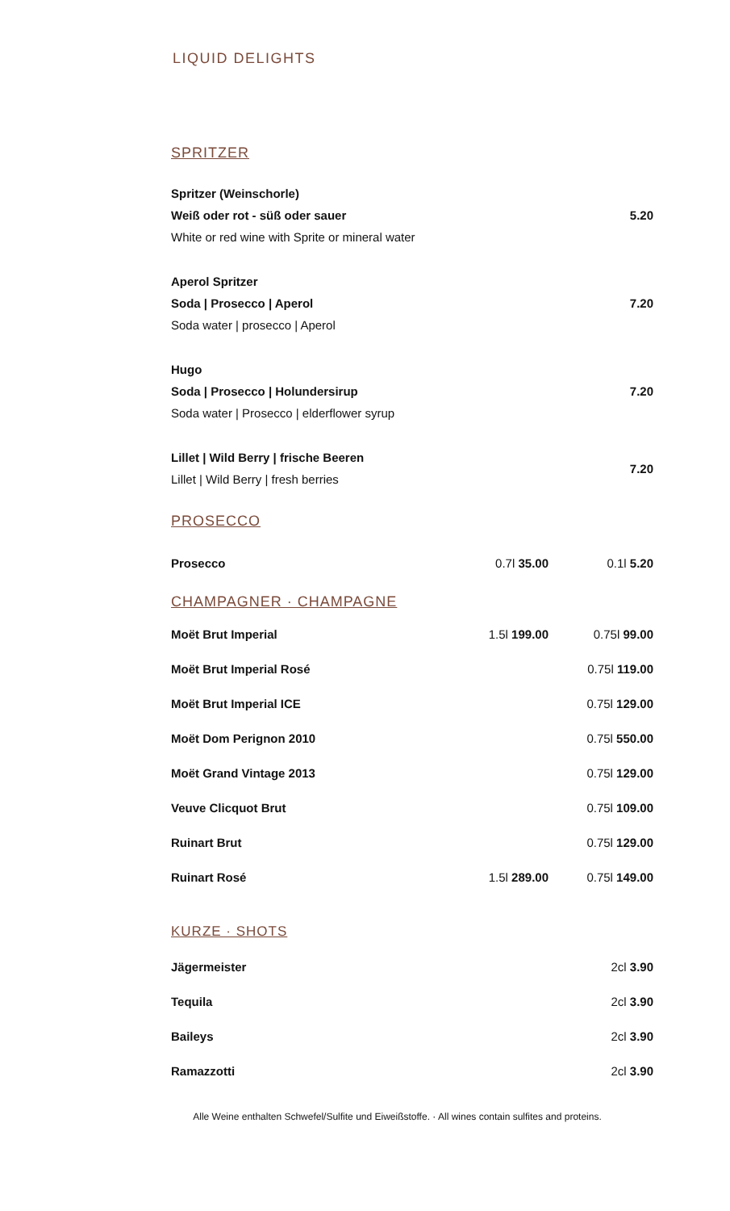LIQUID DELIGHTS
SPRITZER
| Spritzer (Weinschorle) Weiß oder rot - süß oder sauer White or red wine with Sprite or mineral water | 5.20 |
| Aperol Spritzer Soda / Prosecco / Aperol Soda water / prosecco / Aperol | 7.20 |
| Hugo Soda / Prosecco / Holundersirup Soda water / Prosecco / elderflower syrup | 7.20 |
| Lillet / Wild Berry / frische Beeren Lillet / Wild Berry / fresh berries | 7.20 |
PROSECCO
| Prosecco | 0.7l 35.00 | 0.1l 5.20 |
CHAMPAGNER · CHAMPAGNE
| Moët Brut Imperial | 1.5l 199.00 | 0.75l 99.00 |
| Moët Brut Imperial Rosé | | 0.75l 119.00 |
| Moët Brut Imperial ICE | | 0.75l 129.00 |
| Moët Dom Perignon 2010 | | 0.75l 550.00 |
| Moët Grand Vintage 2013 | | 0.75l 129.00 |
| Veuve Clicquot Brut | | 0.75l 109.00 |
| Ruinart Brut | | 0.75l 129.00 |
| Ruinart Rosé | 1.5l 289.00 | 0.75l 149.00 |
KURZE · SHOTS
| Jägermeister | 2cl 3.90 |
| Tequila | 2cl 3.90 |
| Baileys | 2cl 3.90 |
| Ramazzotti | 2cl 3.90 |
Alle Weine enthalten Schwefel/Sulfite und Eiweißstoffe. · All wines contain sulfites and proteins.